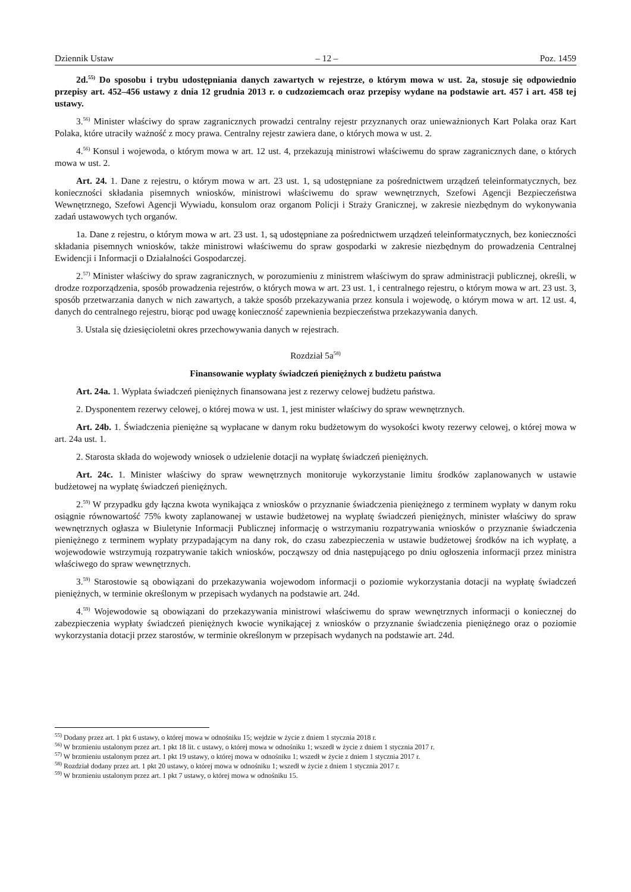Dziennik Ustaw – 12 – Poz. 1459
2d.<sup>55)</sup> Do sposobu i trybu udostępniania danych zawartych w rejestrze, o którym mowa w ust. 2a, stosuje się odpowiednio przepisy art. 452–456 ustawy z dnia 12 grudnia 2013 r. o cudzoziemcach oraz przepisy wydane na podstawie art. 457 i art. 458 tej ustawy.
3.<sup>56)</sup> Minister właściwy do spraw zagranicznych prowadzi centralny rejestr przyznanych oraz unieważnionych Kart Polaka oraz Kart Polaka, które utraciły ważność z mocy prawa. Centralny rejestr zawiera dane, o których mowa w ust. 2.
4.<sup>56)</sup> Konsul i wojewoda, o którym mowa w art. 12 ust. 4, przekazują ministrowi właściwemu do spraw zagranicznych dane, o których mowa w ust. 2.
Art. 24. 1. Dane z rejestru, o którym mowa w art. 23 ust. 1, są udostępniane za pośrednictwem urządzeń teleinformatycznych, bez konieczności składania pisemnych wniosków, ministrowi właściwemu do spraw wewnętrznych, Szefowi Agencji Bezpieczeństwa Wewnętrznego, Szefowi Agencji Wywiadu, konsulom oraz organom Policji i Straży Granicznej, w zakresie niezbędnym do wykonywania zadań ustawowych tych organów.
1a. Dane z rejestru, o którym mowa w art. 23 ust. 1, są udostępniane za pośrednictwem urządzeń teleinformatycznych, bez konieczności składania pisemnych wniosków, także ministrowi właściwemu do spraw gospodarki w zakresie niezbędnym do prowadzenia Centralnej Ewidencji i Informacji o Działalności Gospodarczej.
2.<sup>57)</sup> Minister właściwy do spraw zagranicznych, w porozumieniu z ministrem właściwym do spraw administracji publicznej, określi, w drodze rozporządzenia, sposób prowadzenia rejestrów, o których mowa w art. 23 ust. 1, i centralnego rejestru, o którym mowa w art. 23 ust. 3, sposób przetwarzania danych w nich zawartych, a także sposób przekazywania przez konsula i wojewodę, o którym mowa w art. 12 ust. 4, danych do centralnego rejestru, biorąc pod uwagę konieczność zapewnienia bezpieczeństwa przekazywania danych.
3. Ustala się dziesięcioletni okres przechowywania danych w rejestrach.
Rozdział 5a<sup>58)</sup>
Finansowanie wypłaty świadczeń pieniężnych z budżetu państwa
Art. 24a. 1. Wypłata świadczeń pieniężnych finansowana jest z rezerwy celowej budżetu państwa.
2. Dysponentem rezerwy celowej, o której mowa w ust. 1, jest minister właściwy do spraw wewnętrznych.
Art. 24b. 1. Świadczenia pieniężne są wypłacane w danym roku budżetowym do wysokości kwoty rezerwy celowej, o której mowa w art. 24a ust. 1.
2. Starosta składa do wojewody wniosek o udzielenie dotacji na wypłatę świadczeń pieniężnych.
Art. 24c. 1. Minister właściwy do spraw wewnętrznych monitoruje wykorzystanie limitu środków zaplanowanych w ustawie budżetowej na wypłatę świadczeń pieniężnych.
2.<sup>59)</sup> W przypadku gdy łączna kwota wynikająca z wniosków o przyznanie świadczenia pieniężnego z terminem wypłaty w danym roku osiągnie równowartość 75% kwoty zaplanowanej w ustawie budżetowej na wypłatę świadczeń pieniężnych, minister właściwy do spraw wewnętrznych ogłasza w Biuletynie Informacji Publicznej informację o wstrzymaniu rozpatrywania wniosków o przyznanie świadczenia pieniężnego z terminem wypłaty przypadającym na dany rok, do czasu zabezpieczenia w ustawie budżetowej środków na ich wypłatę, a wojewodowie wstrzymują rozpatrywanie takich wniosków, począwszy od dnia następującego po dniu ogłoszenia informacji przez ministra właściwego do spraw wewnętrznych.
3.<sup>59)</sup> Starostowie są obowiązani do przekazywania wojewodom informacji o poziomie wykorzystania dotacji na wypłatę świadczeń pieniężnych, w terminie określonym w przepisach wydanych na podstawie art. 24d.
4.<sup>59)</sup> Wojewodowie są obowiązani do przekazywania ministrowi właściwemu do spraw wewnętrznych informacji o koniecznej do zabezpieczenia wypłaty świadczeń pieniężnych kwocie wynikającej z wniosków o przyznanie świadczenia pieniężnego oraz o poziomie wykorzystania dotacji przez starostów, w terminie określonym w przepisach wydanych na podstawie art. 24d.
<sup>55)</sup> Dodany przez art. 1 pkt 6 ustawy, o której mowa w odnośniku 15; wejdzie w życie z dniem 1 stycznia 2018 r.
<sup>56)</sup> W brzmieniu ustalonym przez art. 1 pkt 18 lit. c ustawy, o której mowa w odnośniku 1; wszedł w życie z dniem 1 stycznia 2017 r.
<sup>57)</sup> W brzmieniu ustalonym przez art. 1 pkt 19 ustawy, o której mowa w odnośniku 1; wszedł w życie z dniem 1 stycznia 2017 r.
<sup>58)</sup> Rozdział dodany przez art. 1 pkt 20 ustawy, o której mowa w odnośniku 1; wszedł w życie z dniem 1 stycznia 2017 r.
<sup>59)</sup> W brzmieniu ustalonym przez art. 1 pkt 7 ustawy, o której mowa w odnośniku 15.